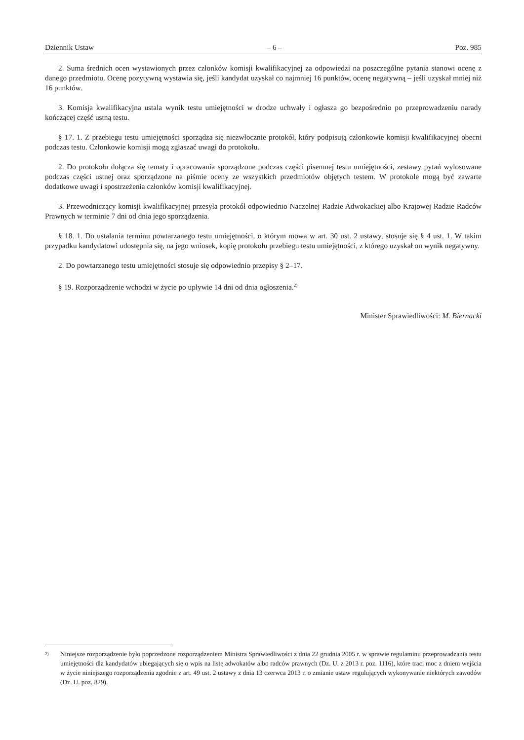Dziennik Ustaw – 6 – Poz. 985
2. Suma średnich ocen wystawionych przez członków komisji kwalifikacyjnej za odpowiedzi na poszczególne pytania stanowi ocenę z danego przedmiotu. Ocenę pozytywną wystawia się, jeśli kandydat uzyskał co najmniej 16 punktów, ocenę negatywną – jeśli uzyskał mniej niż 16 punktów.
3. Komisja kwalifikacyjna ustala wynik testu umiejętności w drodze uchwały i ogłasza go bezpośrednio po przeprowadzeniu narady kończącej część ustną testu.
§ 17. 1. Z przebiegu testu umiejętności sporządza się niezwłocznie protokół, który podpisują członkowie komisji kwalifikacyjnej obecni podczas testu. Członkowie komisji mogą zgłaszać uwagi do protokołu.
2. Do protokołu dołącza się tematy i opracowania sporządzone podczas części pisemnej testu umiejętności, zestawy pytań wylosowane podczas części ustnej oraz sporządzone na piśmie oceny ze wszystkich przedmiotów objętych testem. W protokole mogą być zawarte dodatkowe uwagi i spostrzeżenia członków komisji kwalifikacyjnej.
3. Przewodniczący komisji kwalifikacyjnej przesyła protokół odpowiednio Naczelnej Radzie Adwokackiej albo Krajowej Radzie Radców Prawnych w terminie 7 dni od dnia jego sporządzenia.
§ 18. 1. Do ustalania terminu powtarzanego testu umiejętności, o którym mowa w art. 30 ust. 2 ustawy, stosuje się § 4 ust. 1. W takim przypadku kandydatowi udostępnia się, na jego wniosek, kopię protokołu przebiegu testu umiejętności, z którego uzyskał on wynik negatywny.
2. Do powtarzanego testu umiejętności stosuje się odpowiednio przepisy § 2–17.
§ 19. Rozporządzenie wchodzi w życie po upływie 14 dni od dnia ogłoszenia.<sup>2)</sup>
Minister Sprawiedliwości: M. Biernacki
<sup>2)</sup>
Niniejsze rozporządzenie było poprzedzone rozporządzeniem Ministra Sprawiedliwości z dnia 22 grudnia 2005 r. w sprawie regulaminu przeprowadzania testu umiejętności dla kandydatów ubiegających się o wpis na listę adwokatów albo radców prawnych (Dz. U. z 2013 r. poz. 1116), które traci moc z dniem wejścia w życie niniejszego rozporządzenia zgodnie z art. 49 ust. 2 ustawy z dnia 13 czerwca 2013 r. o zmianie ustaw regulujących wykonywanie niektórych zawodów (Dz. U. poz. 829).